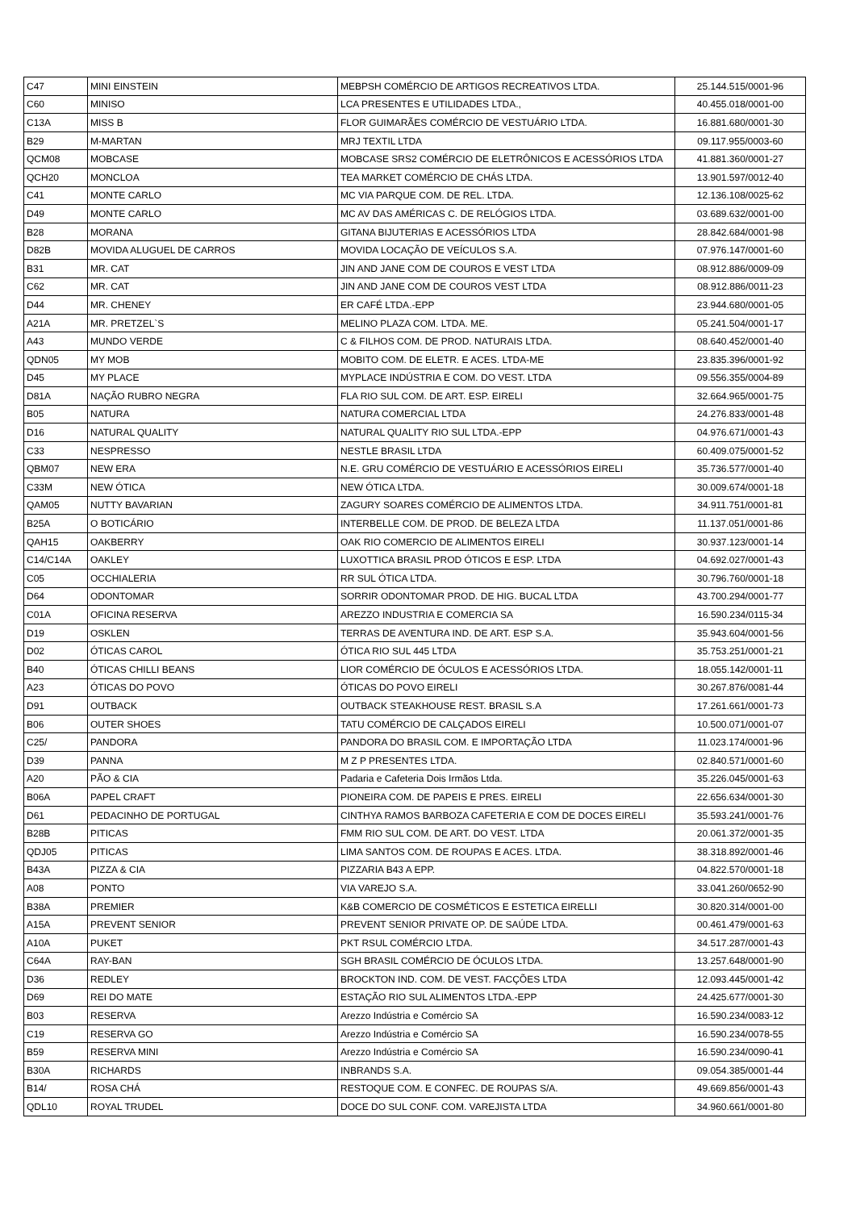| C47 | MINI EINSTEIN | MEBPSH COMÉRCIO DE ARTIGOS RECREATIVOS LTDA. | 25.144.515/0001-96 |
| C60 | MINISO | LCA PRESENTES E UTILIDADES LTDA., | 40.455.018/0001-00 |
| C13A | MISS B | FLOR GUIMARÃES COMÉRCIO DE VESTUÁRIO LTDA. | 16.881.680/0001-30 |
| B29 | M-MARTAN | MRJ TEXTIL LTDA | 09.117.955/0003-60 |
| QCM08 | MOBCASE | MOBCASE SRS2 COMÉRCIO DE ELETRÔNICOS E ACESSÓRIOS LTDA | 41.881.360/0001-27 |
| QCH20 | MONCLOA | TEA MARKET COMÉRCIO DE CHÁS LTDA. | 13.901.597/0012-40 |
| C41 | MONTE CARLO | MC VIA PARQUE COM. DE REL. LTDA. | 12.136.108/0025-62 |
| D49 | MONTE CARLO | MC AV DAS AMÉRICAS C. DE RELÓGIOS LTDA. | 03.689.632/0001-00 |
| B28 | MORANA | GITANA BIJUTERIAS E ACESSÓRIOS LTDA | 28.842.684/0001-98 |
| D82B | MOVIDA ALUGUEL DE CARROS | MOVIDA LOCAÇÃO DE VEÍCULOS S.A. | 07.976.147/0001-60 |
| B31 | MR. CAT | JIN AND JANE COM DE COUROS E VEST LTDA | 08.912.886/0009-09 |
| C62 | MR. CAT | JIN AND JANE COM DE COUROS VEST LTDA | 08.912.886/0011-23 |
| D44 | MR. CHENEY | ER CAFÉ LTDA.-EPP | 23.944.680/0001-05 |
| A21A | MR. PRETZEL`S | MELINO PLAZA COM. LTDA. ME. | 05.241.504/0001-17 |
| A43 | MUNDO VERDE | C & FILHOS COM. DE PROD. NATURAIS LTDA. | 08.640.452/0001-40 |
| QDN05 | MY MOB | MOBITO COM. DE ELETR. E ACES. LTDA-ME | 23.835.396/0001-92 |
| D45 | MY PLACE | MYPLACE INDÚSTRIA E COM. DO VEST. LTDA | 09.556.355/0004-89 |
| D81A | NAÇÃO RUBRO NEGRA | FLA RIO SUL COM. DE ART. ESP. EIRELI | 32.664.965/0001-75 |
| B05 | NATURA | NATURA COMERCIAL LTDA | 24.276.833/0001-48 |
| D16 | NATURAL QUALITY | NATURAL QUALITY RIO SUL LTDA.-EPP | 04.976.671/0001-43 |
| C33 | NESPRESSO | NESTLE BRASIL LTDA | 60.409.075/0001-52 |
| QBM07 | NEW ERA | N.E. GRU COMÉRCIO DE VESTUÁRIO E ACESSÓRIOS EIRELI | 35.736.577/0001-40 |
| C33M | NEW ÓTICA | NEW ÓTICA LTDA. | 30.009.674/0001-18 |
| QAM05 | NUTTY BAVARIAN | ZAGURY SOARES COMÉRCIO DE ALIMENTOS LTDA. | 34.911.751/0001-81 |
| B25A | O BOTICÁRIO | INTERBELLE COM. DE PROD. DE BELEZA LTDA | 11.137.051/0001-86 |
| QAH15 | OAKBERRY | OAK RIO COMERCIO DE ALIMENTOS EIRELI | 30.937.123/0001-14 |
| C14/C14A | OAKLEY | LUXOTTICA BRASIL PROD ÓTICOS E ESP. LTDA | 04.692.027/0001-43 |
| C05 | OCCHIALERIA | RR SUL ÓTICA LTDA. | 30.796.760/0001-18 |
| D64 | ODONTOMAR | SORRIR ODONTOMAR PROD. DE HIG. BUCAL LTDA | 43.700.294/0001-77 |
| C01A | OFICINA RESERVA | AREZZO INDUSTRIA E COMERCIA SA | 16.590.234/0115-34 |
| D19 | OSKLEN | TERRAS DE AVENTURA IND. DE ART. ESP S.A. | 35.943.604/0001-56 |
| D02 | ÓTICAS CAROL | ÓTICA RIO SUL 445 LTDA | 35.753.251/0001-21 |
| B40 | ÓTICAS CHILLI BEANS | LIOR COMÉRCIO DE ÓCULOS E ACESSÓRIOS LTDA. | 18.055.142/0001-11 |
| A23 | ÓTICAS DO POVO | ÓTICAS DO POVO EIRELI | 30.267.876/0081-44 |
| D91 | OUTBACK | OUTBACK STEAKHOUSE REST. BRASIL S.A | 17.261.661/0001-73 |
| B06 | OUTER SHOES | TATU COMÉRCIO DE CALÇADOS EIRELI | 10.500.071/0001-07 |
| C25/ | PANDORA | PANDORA DO BRASIL COM. E IMPORTAÇÃO LTDA | 11.023.174/0001-96 |
| D39 | PANNA | M Z P PRESENTES LTDA. | 02.840.571/0001-60 |
| A20 | PÃO & CIA | Padaria e Cafeteria Dois Irmãos Ltda. | 35.226.045/0001-63 |
| B06A | PAPEL CRAFT | PIONEIRA COM. DE PAPEIS E PRES. EIRELI | 22.656.634/0001-30 |
| D61 | PEDACINHO DE PORTUGAL | CINTHYA RAMOS BARBOZA CAFETERIA E COM DE DOCES EIRELI | 35.593.241/0001-76 |
| B28B | PITICAS | FMM RIO SUL COM. DE ART. DO VEST. LTDA | 20.061.372/0001-35 |
| QDJ05 | PITICAS | LIMA SANTOS COM. DE ROUPAS E ACES. LTDA. | 38.318.892/0001-46 |
| B43A | PIZZA & CIA | PIZZARIA B43 A EPP. | 04.822.570/0001-18 |
| A08 | PONTO | VIA VAREJO S.A. | 33.041.260/0652-90 |
| B38A | PREMIER | K&B COMERCIO DE COSMÉTICOS E ESTETICA EIRELLI | 30.820.314/0001-00 |
| A15A | PREVENT SENIOR | PREVENT SENIOR PRIVATE OP. DE SAÚDE LTDA. | 00.461.479/0001-63 |
| A10A | PUKET | PKT RSUL COMÉRCIO LTDA. | 34.517.287/0001-43 |
| C64A | RAY-BAN | SGH BRASIL COMÉRCIO DE ÓCULOS LTDA. | 13.257.648/0001-90 |
| D36 | REDLEY | BROCKTON IND. COM. DE VEST. FACÇÕES LTDA | 12.093.445/0001-42 |
| D69 | REI DO MATE | ESTAÇÃO RIO SUL ALIMENTOS LTDA.-EPP | 24.425.677/0001-30 |
| B03 | RESERVA | Arezzo Indústria e Comércio SA | 16.590.234/0083-12 |
| C19 | RESERVA GO | Arezzo Indústria e Comércio SA | 16.590.234/0078-55 |
| B59 | RESERVA MINI | Arezzo Indústria e Comércio SA | 16.590.234/0090-41 |
| B30A | RICHARDS | INBRANDS S.A. | 09.054.385/0001-44 |
| B14/ | ROSA CHÁ | RESTOQUE COM. E CONFEC. DE ROUPAS S/A. | 49.669.856/0001-43 |
| QDL10 | ROYAL TRUDEL | DOCE DO SUL CONF. COM. VAREJISTA LTDA | 34.960.661/0001-80 |